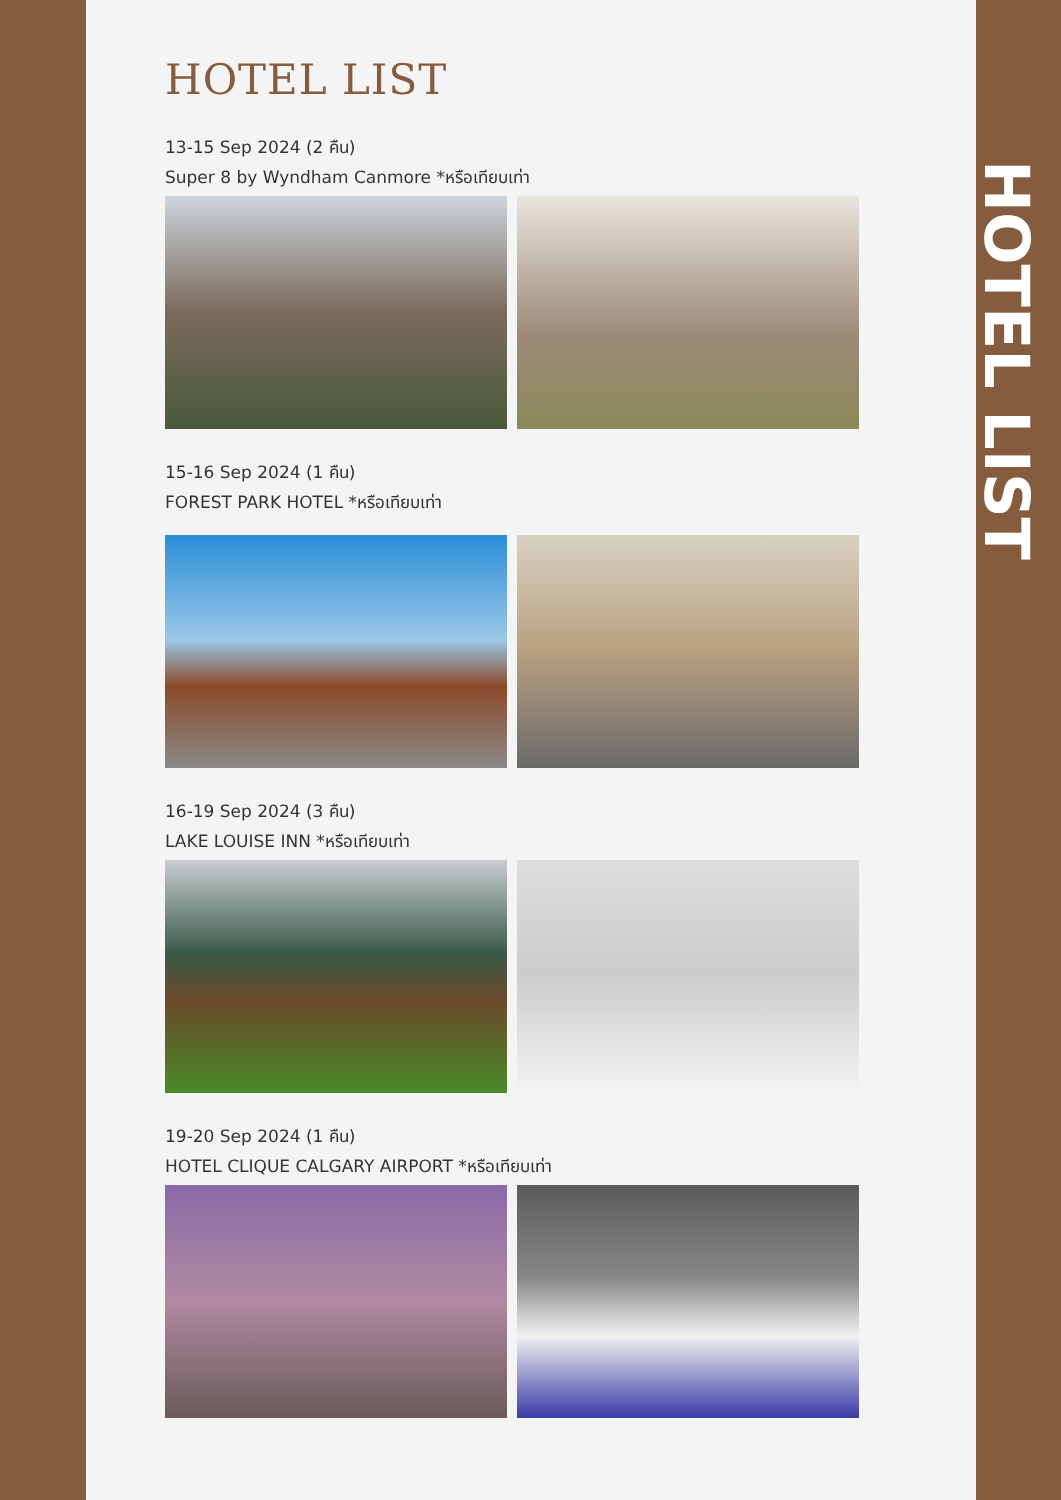HOTEL LIST
13-15 Sep 2024 (2 คืน)
Super 8 by Wyndham Canmore *หรือเทียบเท่า
15-16 Sep 2024 (1 คืน)
FOREST PARK HOTEL *หรือเทียบเท่า
16-19 Sep 2024 (3 คืน)
LAKE LOUISE INN *หรือเทียบเท่า
19-20 Sep 2024 (1 คืน)
HOTEL CLIQUE CALGARY AIRPORT *หรือเทียบเท่า
HOTEL LIST